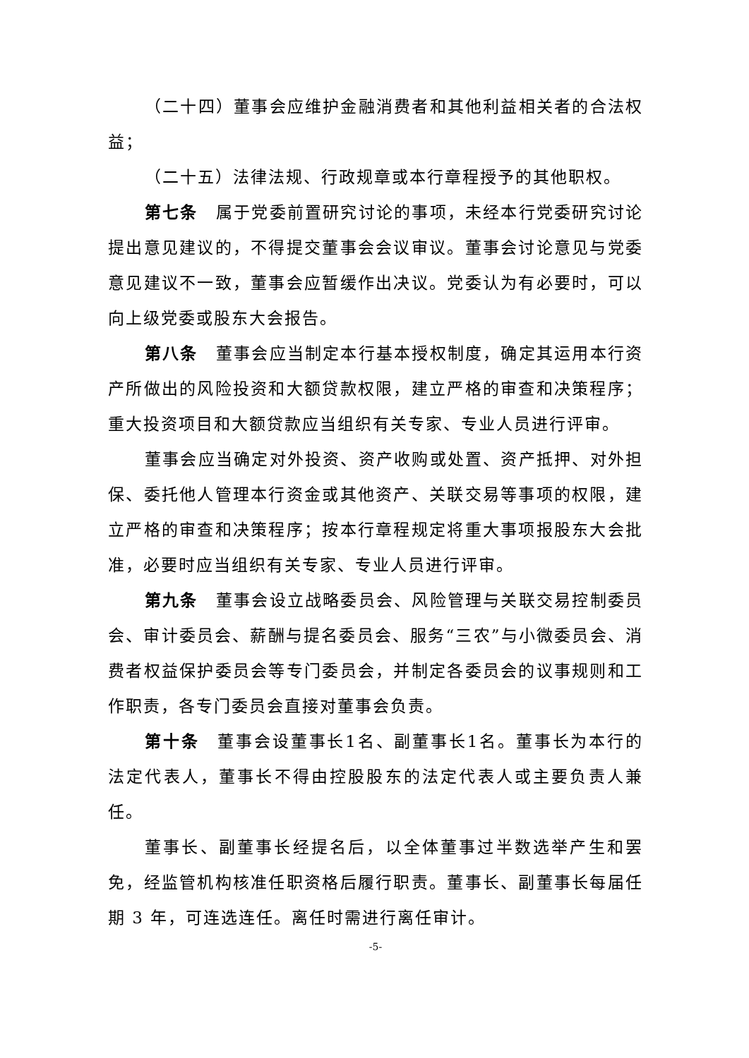（二十四）董事会应维护金融消费者和其他利益相关者的合法权益；
（二十五）法律法规、行政规章或本行章程授予的其他职权。
第七条　属于党委前置研究讨论的事项，未经本行党委研究讨论提出意见建议的，不得提交董事会会议审议。董事会讨论意见与党委意见建议不一致，董事会应暂缓作出决议。党委认为有必要时，可以向上级党委或股东大会报告。
第八条　董事会应当制定本行基本授权制度，确定其运用本行资产所做出的风险投资和大额贷款权限，建立严格的审查和决策程序；重大投资项目和大额贷款应当组织有关专家、专业人员进行评审。
董事会应当确定对外投资、资产收购或处置、资产抵押、对外担保、委托他人管理本行资金或其他资产、关联交易等事项的权限，建立严格的审查和决策程序；按本行章程规定将重大事项报股东大会批准，必要时应当组织有关专家、专业人员进行评审。
第九条　董事会设立战略委员会、风险管理与关联交易控制委员会、审计委员会、薪酬与提名委员会、服务“三农”与小微委员会、消费者权益保护委员会等专门委员会，并制定各委员会的议事规则和工作职责，各专门委员会直接对董事会负责。
第十条　董事会设董事长1名、副董事长1名。董事长为本行的法定代表人，董事长不得由控股股东的法定代表人或主要负责人兼任。
董事长、副董事长经提名后，以全体董事过半数选举产生和罢免，经监管机构核准任职资格后履行职责。董事长、副董事长每届任期 3 年，可连选连任。离任时需进行离任审计。
-5-